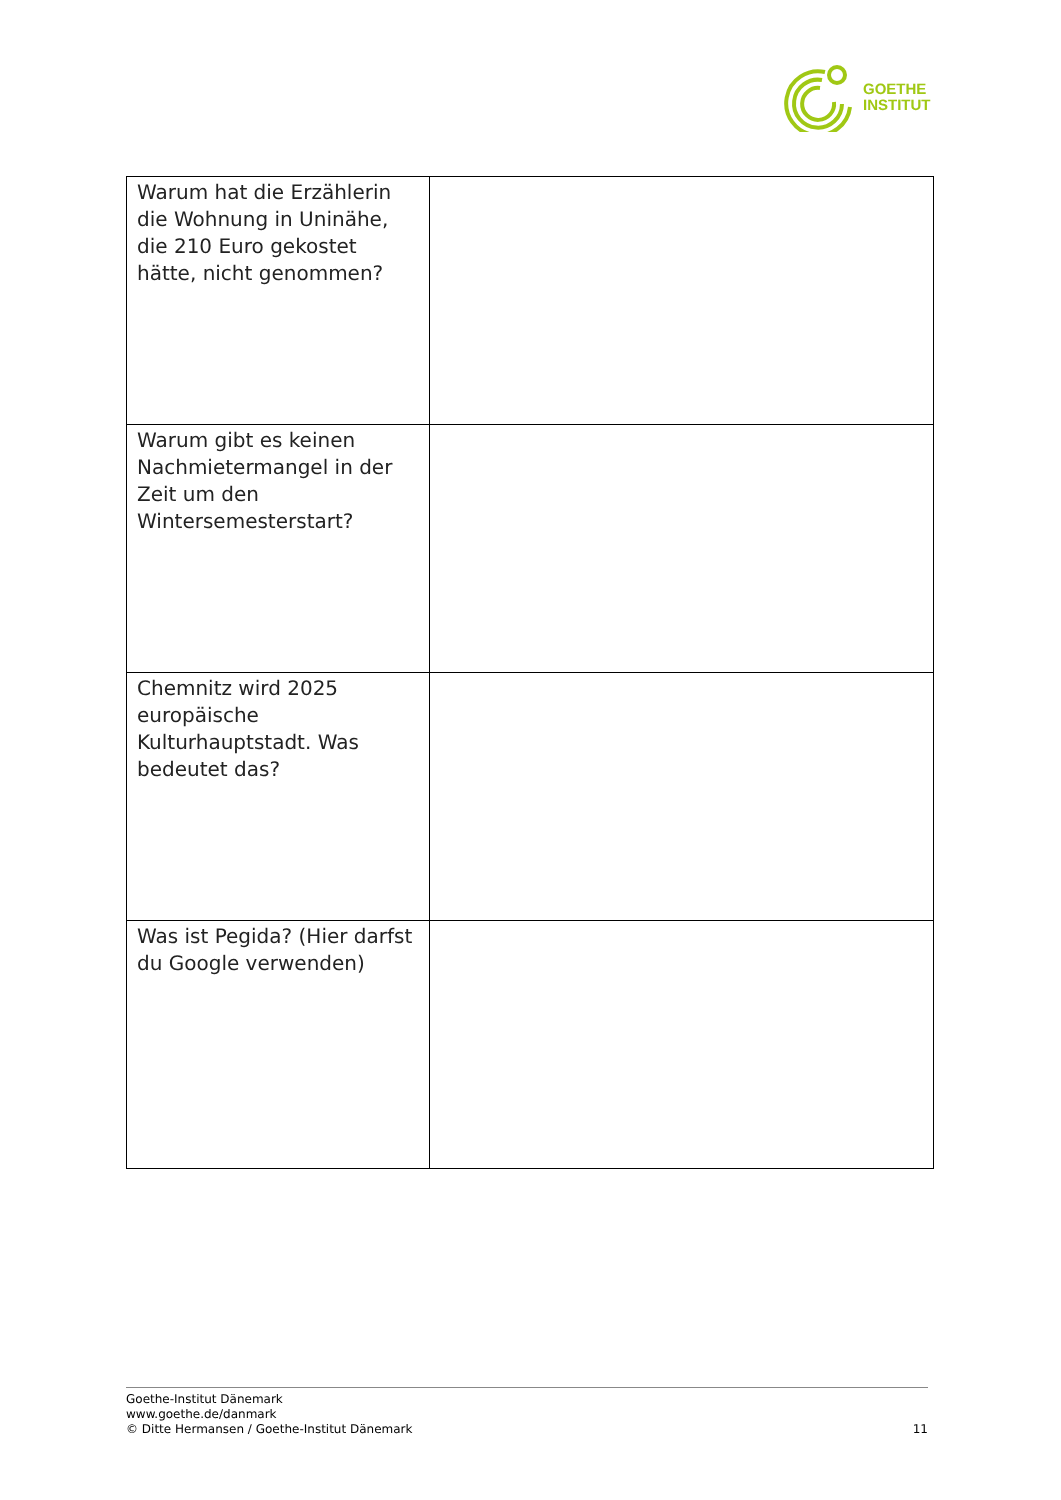GOETHE
INSTITUT
| Warum hat die Erzählerin die Wohnung in Uninähe, die 210 Euro gekostet hätte, nicht genommen? | |
| Warum gibt es keinen Nachmietermangel in der Zeit um den Wintersemesterstart? | |
| Chemnitz wird 2025 europäische Kulturhauptstadt. Was bedeutet das? | |
| Was ist Pegida? (Hier darfst du Google verwenden) | |
Goethe-Institut Dänemark
www.goethe.de/danmark
© Ditte Hermansen / Goethe-Institut Dänemark
11